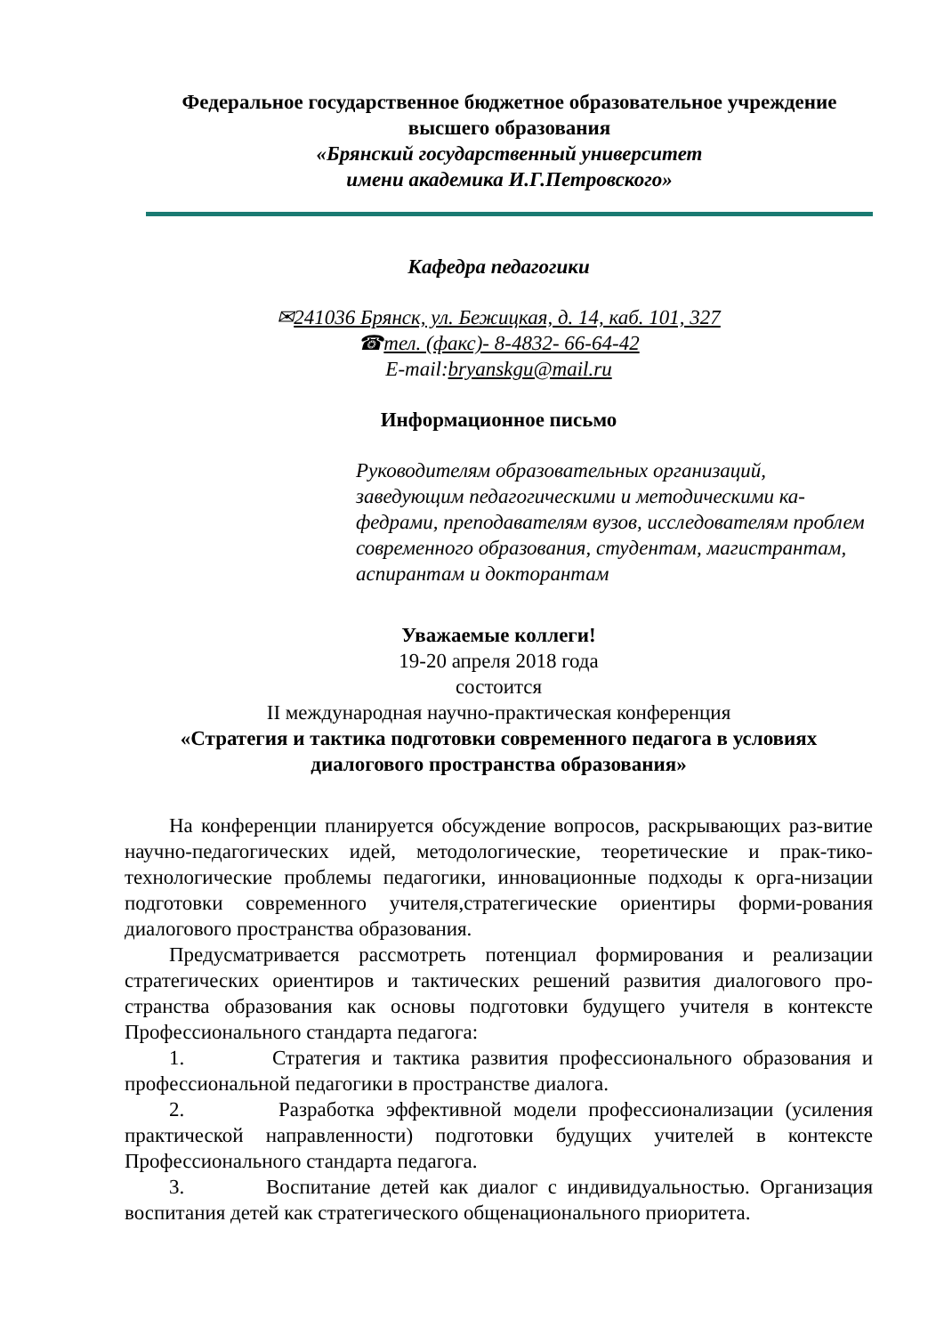Федеральное государственное бюджетное образовательное учреждение
высшего образования
«Брянский государственный университет
имени академика И.Г.Петровского»
Кафедра педагогики
✉241036 Брянск, ул. Бежицкая, д. 14, каб. 101, 327
☎тел. (факс)- 8-4832- 66-64-42
E-mail:bryanskgu@mail.ru
Информационное письмо
Руководителям образовательных организаций, заведующим педагогическими и методическими ка-федрами, преподавателям вузов, исследователям проблем современного образования, студентам, магистрантам, аспирантам и докторантам
Уважаемые коллеги!
19-20 апреля 2018 года
состоится
II международная научно-практическая конференция
«Стратегия и тактика подготовки современного педагога в условиях диалогового пространства образования»
На конференции планируется обсуждение вопросов, раскрывающих раз-витие научно-педагогических идей, методологические, теоретические и прак-тико-технологические проблемы педагогики, инновационные подходы к орга-низации подготовки современного учителя,стратегические ориентиры форми-рования диалогового пространства образования.
Предусматривается рассмотреть потенциал формирования и реализации стратегических ориентиров и тактических решений развития диалогового про-странства образования как основы подготовки будущего учителя в контексте Профессионального стандарта педагога:
1. Стратегия и тактика развития профессионального образования и профессиональной педагогики в пространстве диалога.
2. Разработка эффективной модели профессионализации (усиления практической направленности) подготовки будущих учителей в контексте Профессионального стандарта педагога.
3. Воспитание детей как диалог с индивидуальностью. Организация воспитания детей как стратегического общенационального приоритета.